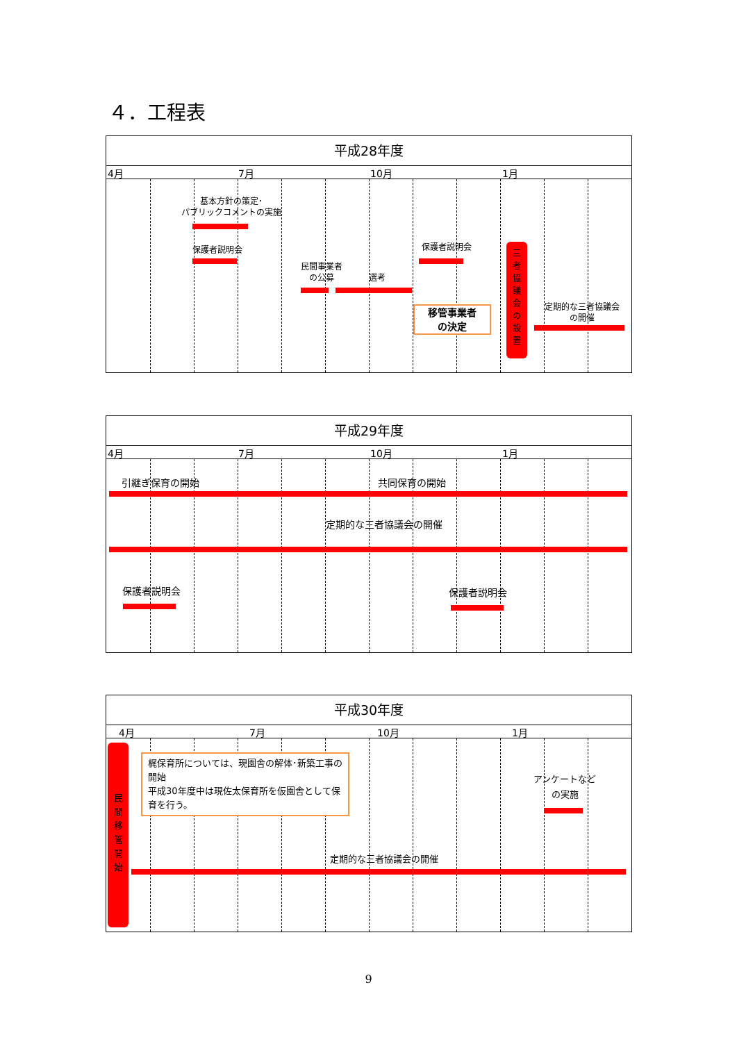４．工程表
平成28年度
4月 7月 10月 1月
基本方針の策定･
パブリックコメントの実施
保護者説明会
民間事業者
の公募
選考
保護者説明会
移管事業者
の決定
三
者
協
議
会
の
設
置
定期的な三者協議会
の開催
平成29年度
4月 7月 10月 1月
引継ぎ保育の開始 共同保育の開始
定期的な三者協議会の開催
保護者説明会 保護者説明会
平成30年度
4月 7月 10月 1月
民
間
移
管
開
始
梶保育所については、現園舎の解体･新築工事の開始
平成30年度中は現佐太保育所を仮園舎として保育を行う。
アンケートなど
の実施
定期的な三者協議会の開催
9